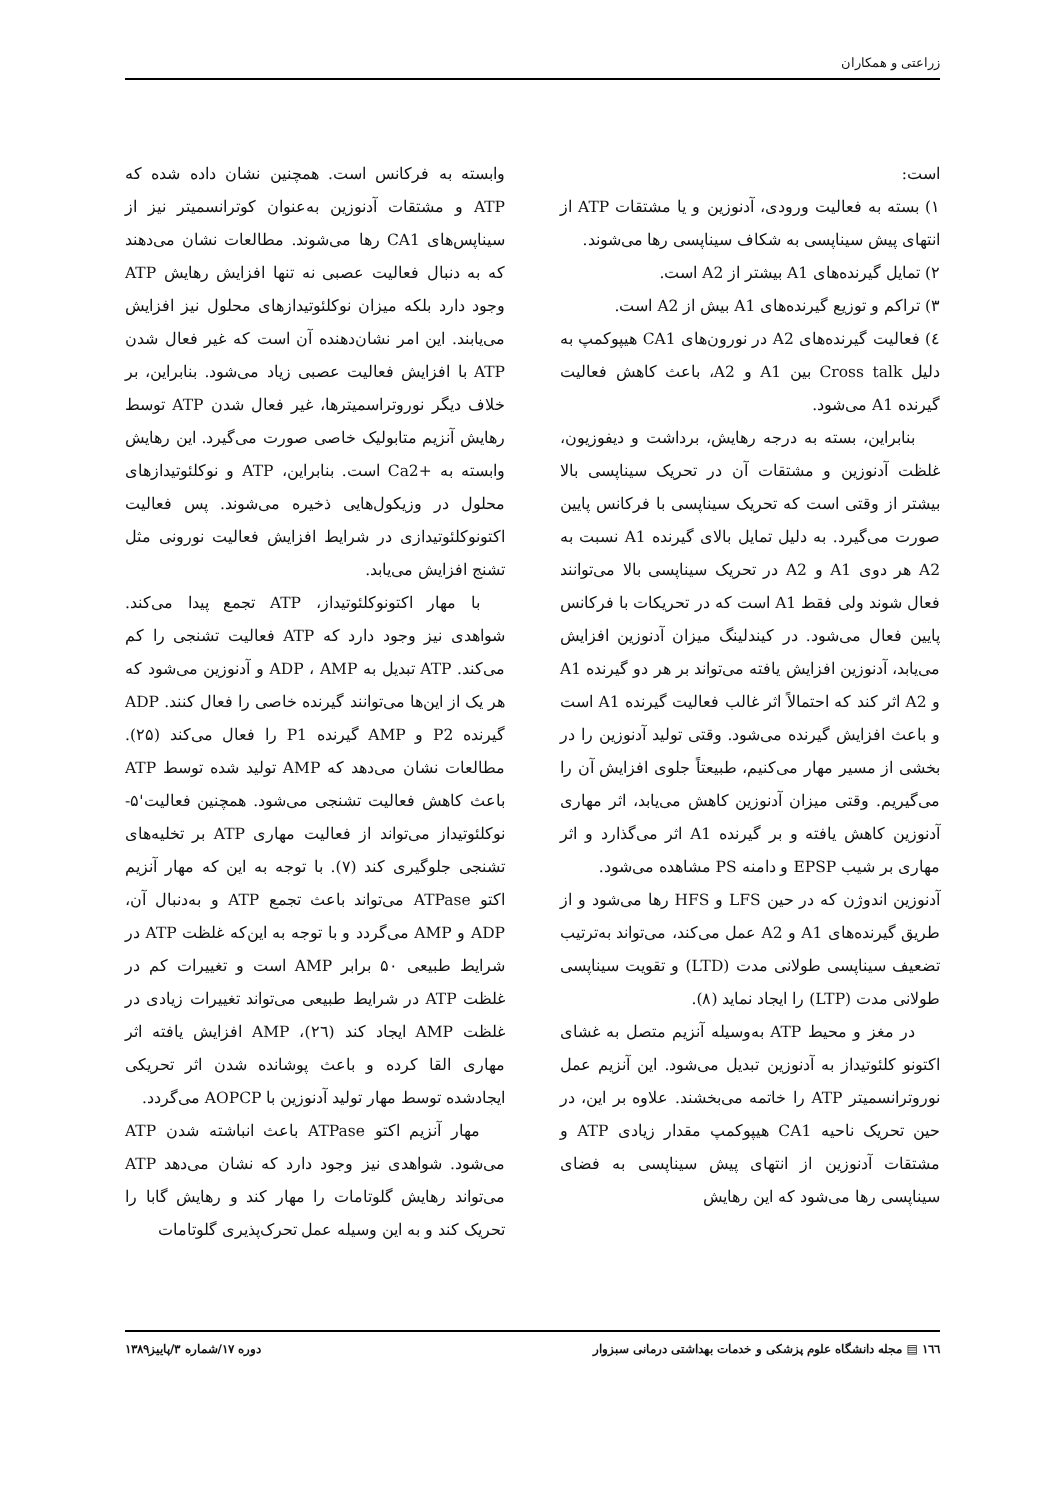زراعتی و همکاران
است:
۱) بسته به فعالیت ورودی، آدنوزین و یا مشتقات ATP از انتهای پیش سیناپسی به شکاف سیناپسی رها می‌شوند.
۲) تمایل گیرنده‌های A1 بیشتر از A2 است.
۳) تراکم و توزیع گیرنده‌های A1 بیش از A2 است.
٤) فعالیت گیرنده‌های A2 در نورون‌های CA1 هیپوکمپ به دلیل Cross talk بین A1 و A2، باعث کاهش فعالیت گیرنده A1 می‌شود.
بنابراین، بسته به درجه رهایش، برداشت و دیفوزیون، غلظت آدنوزین و مشتقات آن در تحریک سیناپسی بالا بیشتر از وقتی است که تحریک سیناپسی با فرکانس پایین صورت می‌گیرد. به دلیل تمایل بالای گیرنده A1 نسبت به A2 هر دوی A1 و A2 در تحریک سیناپسی بالا می‌توانند فعال شوند ولی فقط A1 است که در تحریکات با فرکانس پایین فعال می‌شود. در کیندلینگ میزان آدنوزین افزایش می‌یابد، آدنوزین افزایش یافته می‌تواند بر هر دو گیرنده A1 و A2 اثر کند که احتمالاً اثر غالب فعالیت گیرنده A1 است و باعث افزایش گیرنده می‌شود. وقتی تولید آدنوزین را در بخشی از مسیر مهار می‌کنیم، طبیعتاً جلوی افزایش آن را می‌گیریم. وقتی میزان آدنوزین کاهش می‌یابد، اثر مهاری آدنوزین کاهش یافته و بر گیرنده A1 اثر می‌گذارد و اثر مهاری بر شیب EPSP و دامنه PS مشاهده می‌شود.
آدنوزین اندوژن که در حین LFS و HFS رها می‌شود و از طریق گیرنده‌های A1 و A2 عمل می‌کند، می‌تواند به‌ترتیب تضعیف سیناپسی طولانی مدت (LTD) و تقویت سیناپسی طولانی مدت (LTP) را ایجاد نماید (۸).
در مغز و محیط ATP به‌وسیله آنزیم متصل به غشای اکتونو کلئوتیداز به آدنوزین تبدیل می‌شود. این آنزیم عمل نوروترانسمیتر ATP را خاتمه می‌بخشند. علاوه بر این، در حین تحریک ناحیه CA1 هیپوکمپ مقدار زیادی ATP و مشتقات آدنوزین از انتهای پیش سیناپسی به فضای سیناپسی رها می‌شود که این رهایش
وابسته به فرکانس است. همچنین نشان داده شده که ATP و مشتقات آدنوزین به‌عنوان کوترانسمیتر نیز از سیناپس‌های CA1 رها می‌شوند. مطالعات نشان می‌دهند که به دنبال فعالیت عصبی نه تنها افزایش رهایش ATP وجود دارد بلکه میزان نوکلئوتیدازهای محلول نیز افزایش می‌یابند. این امر نشان‌دهنده آن است که غیر فعال شدن ATP با افزایش فعالیت عصبی زیاد می‌شود. بنابراین، بر خلاف دیگر نوروتراسمیترها، غیر فعال شدن ATP توسط رهایش آنزیم متابولیک خاصی صورت می‌گیرد. این رهایش وابسته به +Ca2 است. بنابراین، ATP و نوکلئوتیدازهای محلول در وزیکول‌هایی ذخیره می‌شوند. پس فعالیت اکتونوکلئوتیدازی در شرایط افزایش فعالیت نورونی مثل تشنج افزایش می‌یابد.
با مهار اکتونوکلئوتیداز، ATP تجمع پیدا می‌کند. شواهدی نیز وجود دارد که ATP فعالیت تشنجی را کم می‌کند. ATP تبدیل به ADP ، AMP و آدنوزین می‌شود که هر یک از این‌ها می‌توانند گیرنده خاصی را فعال کنند. ADP گیرنده P2 و AMP گیرنده P1 را فعال می‌کند (۲۵). مطالعات نشان می‌دهد که AMP تولید شده توسط ATP باعث کاهش فعالیت تشنجی می‌شود. همچنین فعالیت'۵-نوکلئوتیداز می‌تواند از فعالیت مهاری ATP بر تخلیه‌های تشنجی جلوگیری کند (۷). با توجه به این که مهار آنزیم اکتو ATPase می‌تواند باعث تجمع ATP و به‌دنبال آن، ADP و AMP می‌گردد و با توجه به این‌که غلظت ATP در شرایط طبیعی ۵۰ برابر AMP است و تغییرات کم در غلظت ATP در شرایط طبیعی می‌تواند تغییرات زیادی در غلظت AMP ایجاد کند (۲٦)، AMP افزایش یافته اثر مهاری القا کرده و باعث پوشانده شدن اثر تحریکی ایجادشده توسط مهار تولید آدنوزین با AOPCP می‌گردد.
مهار آنزیم اکتو ATPase باعث انباشته شدن ATP می‌شود. شواهدی نیز وجود دارد که نشان می‌دهد ATP می‌تواند رهایش گلوتامات را مهار کند و رهایش گابا را تحریک کند و به این وسیله عمل تحرک‌پذیری گلوتامات
١٦٦ ▤ مجله دانشگاه علوم پزشکی و خدمات بهداشتی درمانی سبزوار دوره ۱۷/شماره ۳/پاییز۱۳۸۹